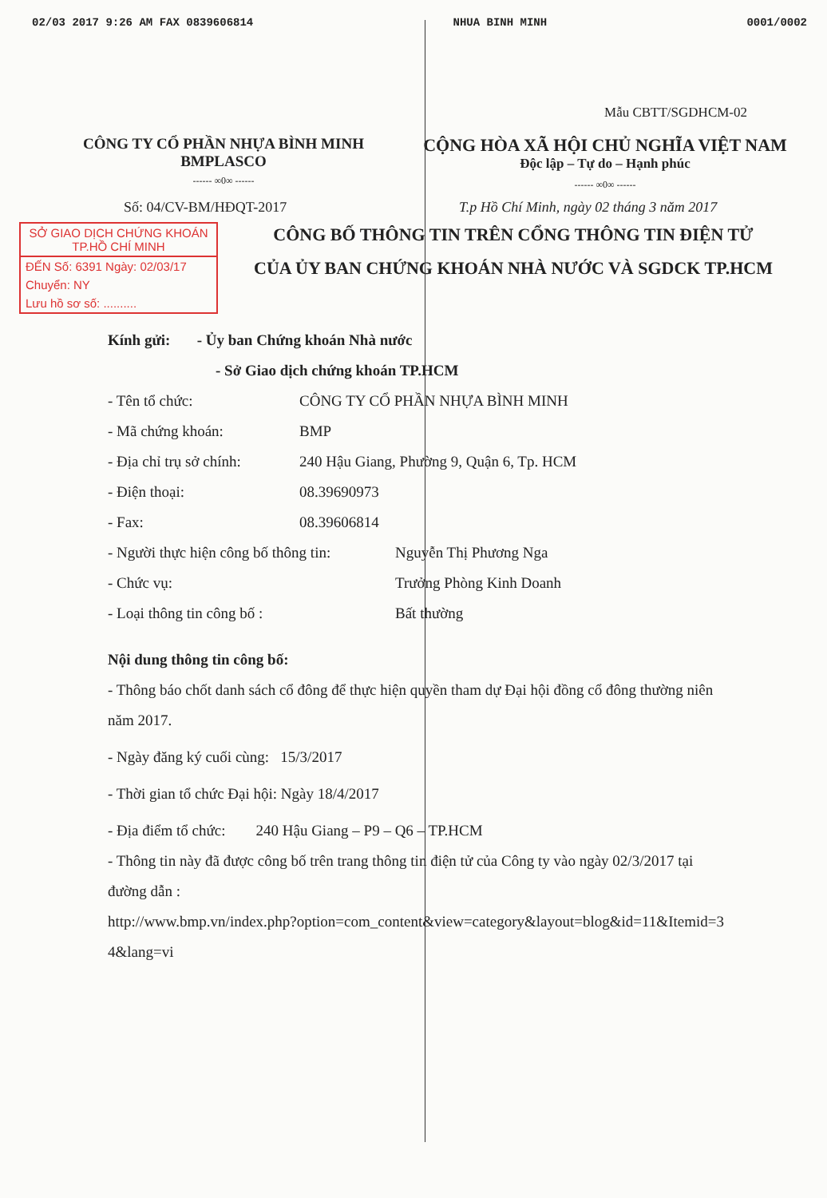02/03 2017 9:26 AM FAX 0839606814 NHUA BINH MINH 0001/0002
Mẫu CBTT/SGDHCM-02
CÔNG TY CỔ PHẦN NHỰA BÌNH MINH
BMPLASCO
------ ∞0∞ ------
CỘNG HÒA XÃ HỘI CHỦ NGHĨA VIỆT NAM
Độc lập – Tự do – Hạnh phúc
------ ∞0∞ ------
Số: 04/CV-BM/HĐQT-2017 T.p Hồ Chí Minh, ngày 02 tháng 3 năm 2017
SỞ GIAO DỊCH CHỨNG KHOÁN
TP.HỒ CHÍ MINH
ĐẾN Số: 6391 Ngày: 02/03/17
Chuyển: NY
Lưu hồ sơ số: ..........
CÔNG BỐ THÔNG TIN TRÊN CỔNG THÔNG TIN ĐIỆN TỬ
CỦA ỦY BAN CHỨNG KHOÁN NHÀ NƯỚC VÀ SGDCK TP.HCM
Kính gửi: - Ủy ban Chứng khoán Nhà nước
- Sở Giao dịch chứng khoán TP.HCM
- Tên tổ chức: CÔNG TY CỔ PHẦN NHỰA BÌNH MINH
- Mã chứng khoán: BMP
- Địa chỉ trụ sở chính: 240 Hậu Giang, Phường 9, Quận 6, Tp. HCM
- Điện thoại: 08.39690973
- Fax: 08.39606814
- Người thực hiện công bố thông tin: Nguyễn Thị Phương Nga
- Chức vụ: Trưởng Phòng Kinh Doanh
- Loại thông tin công bố : Bất thường
Nội dung thông tin công bố:
- Thông báo chốt danh sách cổ đông để thực hiện quyền tham dự Đại hội đồng cổ đông thường niên năm 2017.
- Ngày đăng ký cuối cùng: 15/3/2017
- Thời gian tổ chức Đại hội: Ngày 18/4/2017
- Địa điểm tổ chức: 240 Hậu Giang – P9 – Q6 – TP.HCM
- Thông tin này đã được công bố trên trang thông tin điện tử của Công ty vào ngày 02/3/2017 tại đường dẫn :
http://www.bmp.vn/index.php?option=com_content&view=category&layout=blog&id=11&Itemid=34&lang=vi